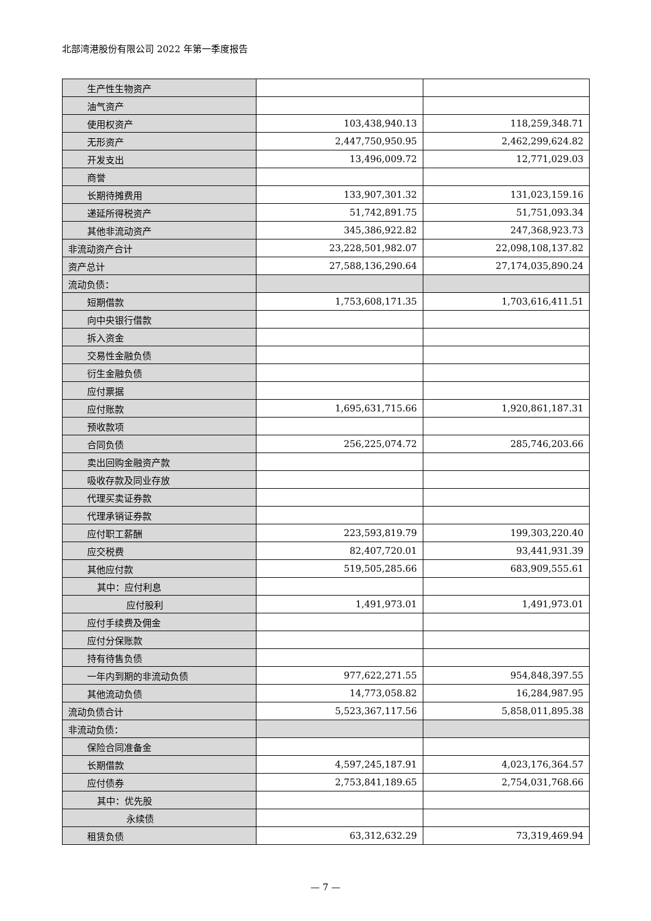北部湾港股份有限公司 2022 年第一季度报告
| 生产性生物资产 | | |
| 油气资产 | | |
| 使用权资产 | 103,438,940.13 | 118,259,348.71 |
| 无形资产 | 2,447,750,950.95 | 2,462,299,624.82 |
| 开发支出 | 13,496,009.72 | 12,771,029.03 |
| 商誉 | | |
| 长期待摊费用 | 133,907,301.32 | 131,023,159.16 |
| 递延所得税资产 | 51,742,891.75 | 51,751,093.34 |
| 其他非流动资产 | 345,386,922.82 | 247,368,923.73 |
| 非流动资产合计 | 23,228,501,982.07 | 22,098,108,137.82 |
| 资产总计 | 27,588,136,290.64 | 27,174,035,890.24 |
| 流动负债： | | |
| 短期借款 | 1,753,608,171.35 | 1,703,616,411.51 |
| 向中央银行借款 | | |
| 拆入资金 | | |
| 交易性金融负债 | | |
| 衍生金融负债 | | |
| 应付票据 | | |
| 应付账款 | 1,695,631,715.66 | 1,920,861,187.31 |
| 预收款项 | | |
| 合同负债 | 256,225,074.72 | 285,746,203.66 |
| 卖出回购金融资产款 | | |
| 吸收存款及同业存放 | | |
| 代理买卖证券款 | | |
| 代理承销证券款 | | |
| 应付职工薪酬 | 223,593,819.79 | 199,303,220.40 |
| 应交税费 | 82,407,720.01 | 93,441,931.39 |
| 其他应付款 | 519,505,285.66 | 683,909,555.61 |
| 其中：应付利息 | | |
| 应付股利 | 1,491,973.01 | 1,491,973.01 |
| 应付手续费及佣金 | | |
| 应付分保账款 | | |
| 持有待售负债 | | |
| 一年内到期的非流动负债 | 977,622,271.55 | 954,848,397.55 |
| 其他流动负债 | 14,773,058.82 | 16,284,987.95 |
| 流动负债合计 | 5,523,367,117.56 | 5,858,011,895.38 |
| 非流动负债： | | |
| 保险合同准备金 | | |
| 长期借款 | 4,597,245,187.91 | 4,023,176,364.57 |
| 应付债券 | 2,753,841,189.65 | 2,754,031,768.66 |
| 其中：优先股 | | |
| 永续债 | | |
| 租赁负债 | 63,312,632.29 | 73,319,469.94 |
— 7 —